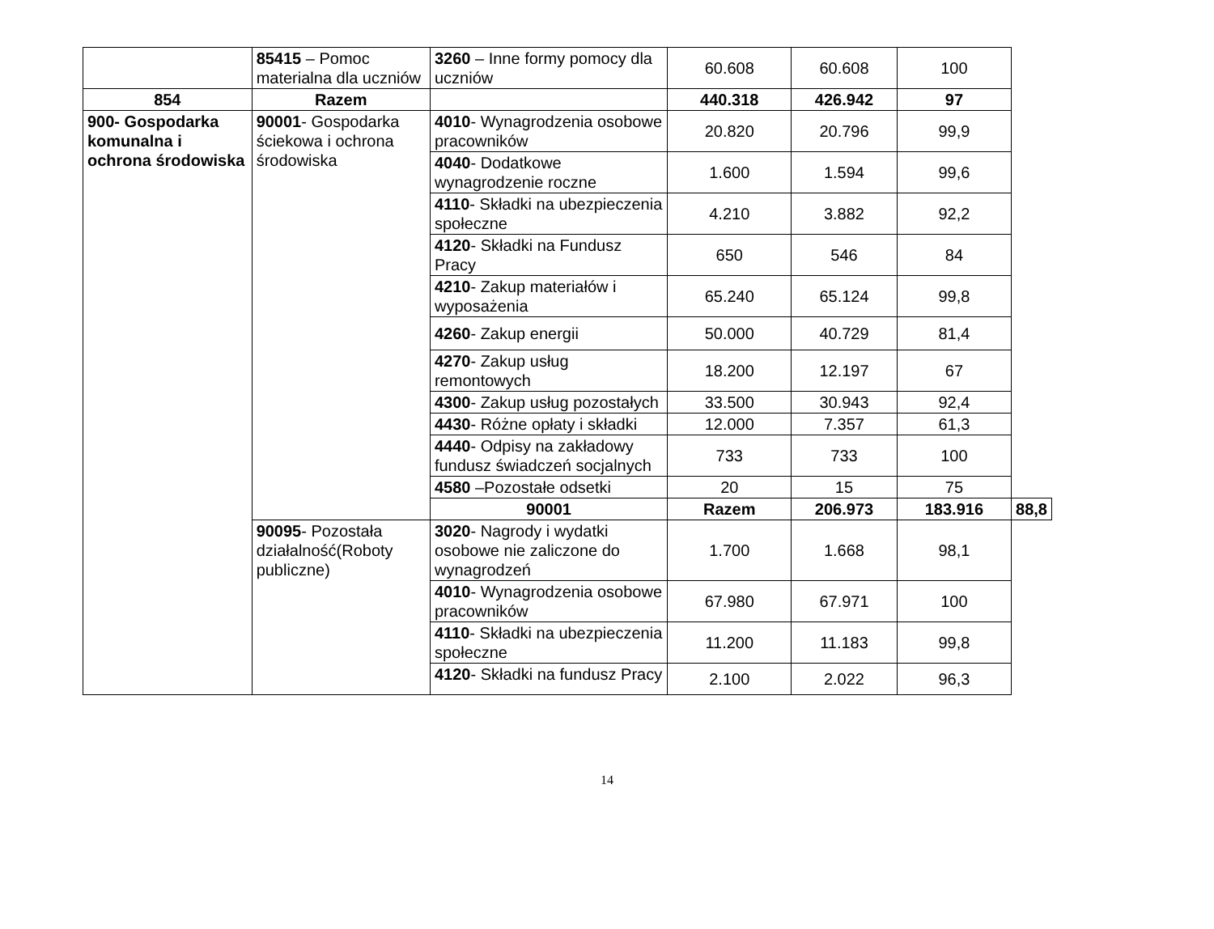| | 85415 – Pomoc materialna dla uczniów | 3260 – Inne formy pomocy dla uczniów | 60.608 | 60.608 | 100 | |
| 854 | Razem | | 440.318 | 426.942 | 97 | |
| 900- Gospodarka komunalna i ochrona środowiska | 90001 - Gospodarka ściekowa i ochrona środowiska | 4010 - Wynagrodzenia osobowe pracowników | 20.820 | 20.796 | 99,9 | |
| | | 4040 - Dodatkowe wynagrodzenie roczne | 1.600 | 1.594 | 99,6 | |
| | | 4110 - Składki na ubezpieczenia społeczne | 4.210 | 3.882 | 92,2 | |
| | | 4120 - Składki na Fundusz Pracy | 650 | 546 | 84 | |
| | | 4210 - Zakup materiałów i wyposażenia | 65.240 | 65.124 | 99,8 | |
| | | 4260 - Zakup energii | 50.000 | 40.729 | 81,4 | |
| | | 4270 - Zakup usług remontowych | 18.200 | 12.197 | 67 | |
| | | 4300 - Zakup usług pozostałych | 33.500 | 30.943 | 92,4 | |
| | | 4430 - Różne opłaty i składki | 12.000 | 7.357 | 61,3 | |
| | | 4440 - Odpisy na zakładowy fundusz świadczeń socjalnych | 733 | 733 | 100 | |
| | | 4580 –Pozostałe odsetki | 20 | 15 | 75 | |
| | | 90001 | Razem | 206.973 | 183.916 | 88,8 |
| | 90095 - Pozostała działalność(Roboty publiczne) | 3020 - Nagrody i wydatki osobowe nie zaliczone do wynagrodzeń | 1.700 | 1.668 | 98,1 | |
| | | 4010 - Wynagrodzenia osobowe pracowników | 67.980 | 67.971 | 100 | |
| | | 4110 - Składki na ubezpieczenia społeczne | 11.200 | 11.183 | 99,8 | |
| | | 4120 - Składki na fundusz Pracy | 2.100 | 2.022 | 96,3 | |
14